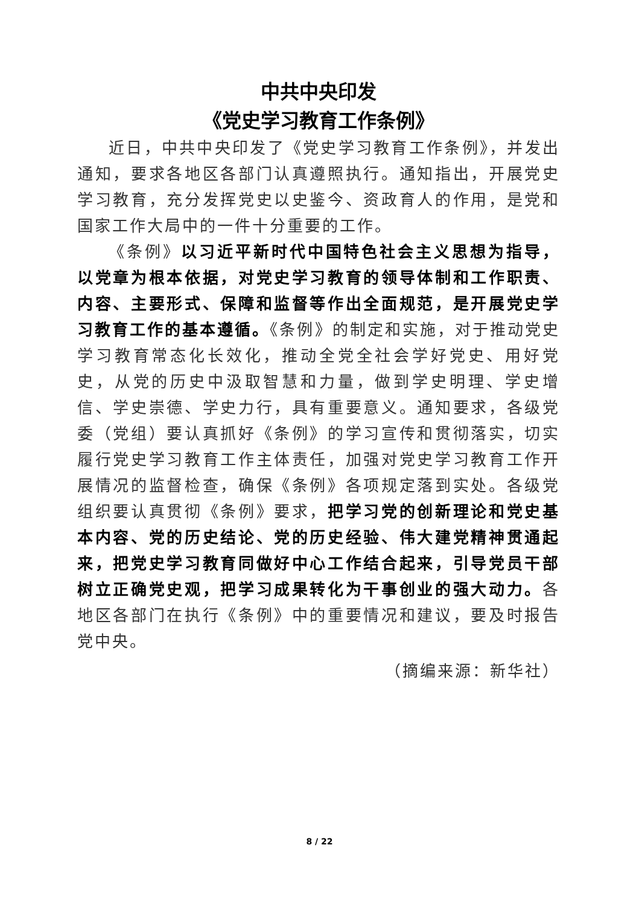中共中央印发
《党史学习教育工作条例》
近日，中共中央印发了《党史学习教育工作条例》，并发出通知，要求各地区各部门认真遵照执行。通知指出，开展党史学习教育，充分发挥党史以史鉴今、资政育人的作用，是党和国家工作大局中的一件十分重要的工作。
《条例》以习近平新时代中国特色社会主义思想为指导，以党章为根本依据，对党史学习教育的领导体制和工作职责、内容、主要形式、保障和监督等作出全面规范，是开展党史学习教育工作的基本遵循。《条例》的制定和实施，对于推动党史学习教育常态化长效化，推动全党全社会学好党史、用好党史，从党的历史中汲取智慧和力量，做到学史明理、学史增信、学史崇德、学史力行，具有重要意义。通知要求，各级党委（党组）要认真抓好《条例》的学习宣传和贯彻落实，切实履行党史学习教育工作主体责任，加强对党史学习教育工作开展情况的监督检查，确保《条例》各项规定落到实处。各级党组织要认真贯彻《条例》要求，把学习党的创新理论和党史基本内容、党的历史结论、党的历史经验、伟大建党精神贯通起来，把党史学习教育同做好中心工作结合起来，引导党员干部树立正确党史观，把学习成果转化为干事创业的强大动力。各地区各部门在执行《条例》中的重要情况和建议，要及时报告党中央。
（摘编来源：新华社）
8 / 22